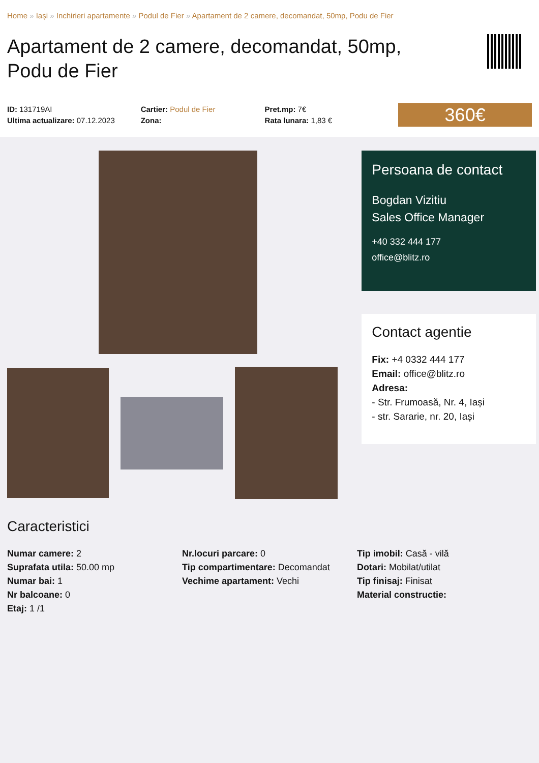Home » Iași » Inchirieri apartamente » Podul de Fier » Apartament de 2 camere, decomandat, 50mp, Podu de Fier
Apartament de 2 camere, decomandat, 50mp, Podu de Fier
ID: 131719AI
Ultima actualizare: 07.12.2023
Cartier: Podul de Fier
Zona:
Pret.mp: 7€
Rata lunara: 1,83 €
360€
Persoana de contact
Bogdan Vizitiu
Sales Office Manager
+40 332 444 177
office@blitz.ro
Contact agentie
Fix: +4 0332 444 177
Email: office@blitz.ro
Adresa:
- Str. Frumoasă, Nr. 4, Iași
- str. Sararie, nr. 20, Iași
Caracteristici
Numar camere: 2
Suprafata utila: 50.00 mp
Numar bai: 1
Nr balcoane: 0
Etaj: 1 /1
Nr.locuri parcare: 0
Tip compartimentare: Decomandat
Vechime apartament: Vechi
Tip imobil: Casă - vilă
Dotari: Mobilat/utilat
Tip finisaj: Finisat
Material constructie: